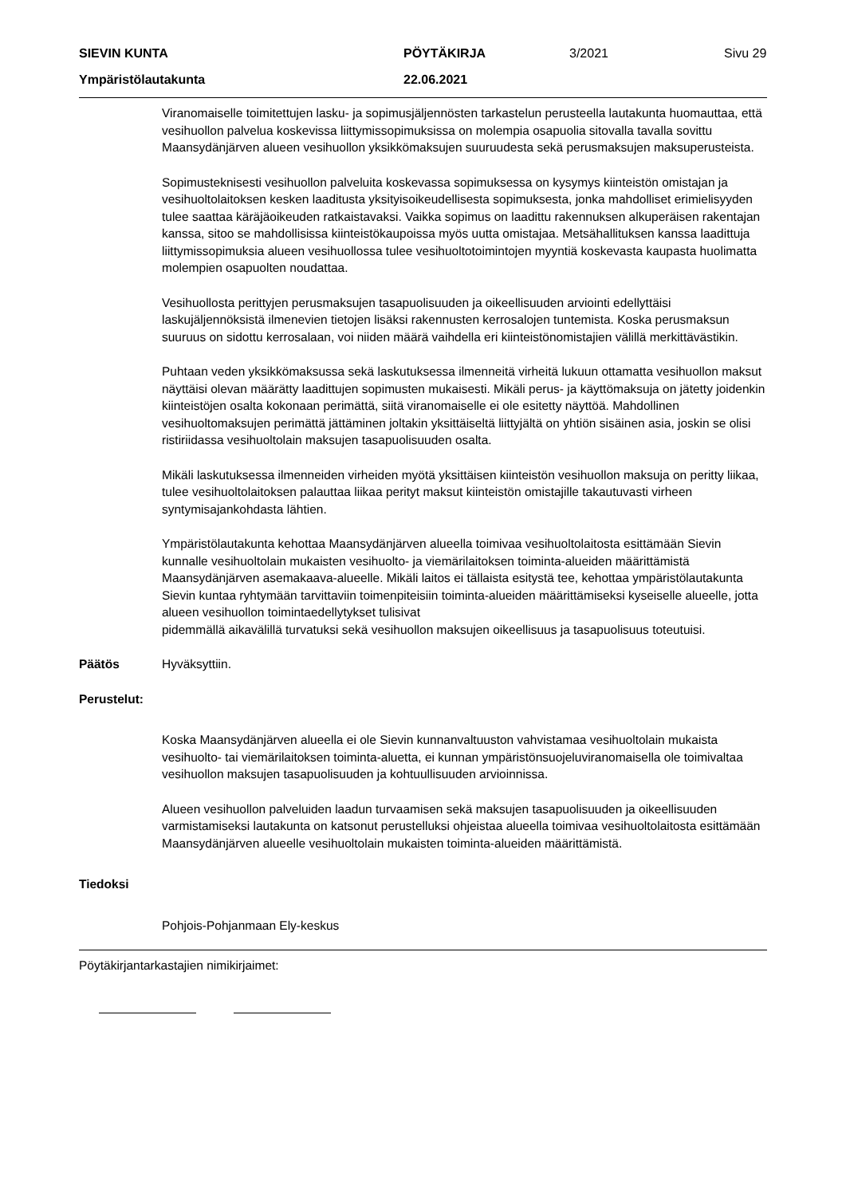SIEVIN KUNTA PÖYTÄKIRJA 3/2021 Sivu 29
Ympäristölautakunta 22.06.2021
Viranomaiselle toimitettujen lasku- ja sopimusjäljennösten tarkastelun perusteella lautakunta huomauttaa, että vesihuollon palvelua koskevissa liittymissopimuksissa on molempia osapuolia sitovalla tavalla sovittu Maansydänjärven alueen vesihuollon yksikkömaksujen suuruudesta sekä perusmaksujen maksuperusteista.
Sopimusteknisesti vesihuollon palveluita koskevassa sopimuksessa on kysymys kiinteistön omistajan ja vesihuoltolaitoksen kesken laaditusta yksityisoikeudellisesta sopimuksesta, jonka mahdolliset erimielisyyden tulee saattaa käräjäoikeuden ratkaistavaksi. Vaikka sopimus on laadittu rakennuksen alkuperäisen rakentajan kanssa, sitoo se mahdollisissa kiinteistökaupoissa myös uutta omistajaa. Metsähallituksen kanssa laadittuja liittymissopimuksia alueen vesihuollossa tulee vesihuoltotoimintojen myyntiä koskevasta kaupasta huolimatta molempien osapuolten noudattaa.
Vesihuollosta perittyjen perusmaksujen tasapuolisuuden ja oikeellisuuden arviointi edellyttäisi laskujäljennöksistä ilmenevien tietojen lisäksi rakennusten kerrosalojen tuntemista. Koska perusmaksun suuruus on sidottu kerrosalaan, voi niiden määrä vaihdella eri kiinteistönomistajien välillä merkittävästikin.
Puhtaan veden yksikkömaksussa sekä laskutuksessa ilmenneitä virheitä lukuun ottamatta vesihuollon maksut näyttäisi olevan määrätty laadittujen sopimusten mukaisesti. Mikäli perus- ja käyttömaksuja on jätetty joidenkin kiinteistöjen osalta kokonaan perimättä, siitä viranomaiselle ei ole esitetty näyttöä. Mahdollinen vesihuoltomaksujen perimättä jättäminen joltakin yksittäiseltä liittyjältä on yhtiön sisäinen asia, joskin se olisi ristiriidassa vesihuoltolain maksujen tasapuolisuuden osalta.
Mikäli laskutuksessa ilmenneiden virheiden myötä yksittäisen kiinteistön vesihuollon maksuja on peritty liikaa, tulee vesihuoltolaitoksen palauttaa liikaa perityt maksut kiinteistön omistajille takautuvasti virheen syntymisajankohdasta lähtien.
Ympäristölautakunta kehottaa Maansydänjärven alueella toimivaa vesihuoltolaitosta esittämään Sievin kunnalle vesihuoltolain mukaisten vesihuolto- ja viemärilaitoksen toiminta-alueiden määrittämistä Maansydänjärven asemakaava-alueelle. Mikäli laitos ei tällaista esitystä tee, kehottaa ympäristölautakunta Sievin kuntaa ryhtymään tarvittaviin toimenpiteisiin toiminta-alueiden määrittämiseksi kyseiselle alueelle, jotta alueen vesihuollon toimintaedellytykset tulisivat
pidemmällä aikavälillä turvatuksi sekä vesihuollon maksujen oikeellisuus ja tasapuolisuus toteutuisi.
Päätös Hyväksyttiin.
Perustelut:
Koska Maansydänjärven alueella ei ole Sievin kunnanvaltuuston vahvistamaa vesihuoltolain mukaista vesihuolto- tai viemärilaitoksen toiminta-aluetta, ei kunnan ympäristönsuojeluviranomaisella ole toimivaltaa vesihuollon maksujen tasapuolisuuden ja kohtuullisuuden arvioinnissa.
Alueen vesihuollon palveluiden laadun turvaamisen sekä maksujen tasapuolisuuden ja oikeellisuuden varmistamiseksi lautakunta on katsonut perustelluksi ohjeistaa alueella toimivaa vesihuoltolaitosta esittämään Maansydänjärven alueelle vesihuoltolain mukaisten toiminta-alueiden määrittämistä.
Tiedoksi
Pohjois-Pohjanmaan Ely-keskus
Pöytäkirjantarkastajien nimikirjaimet: